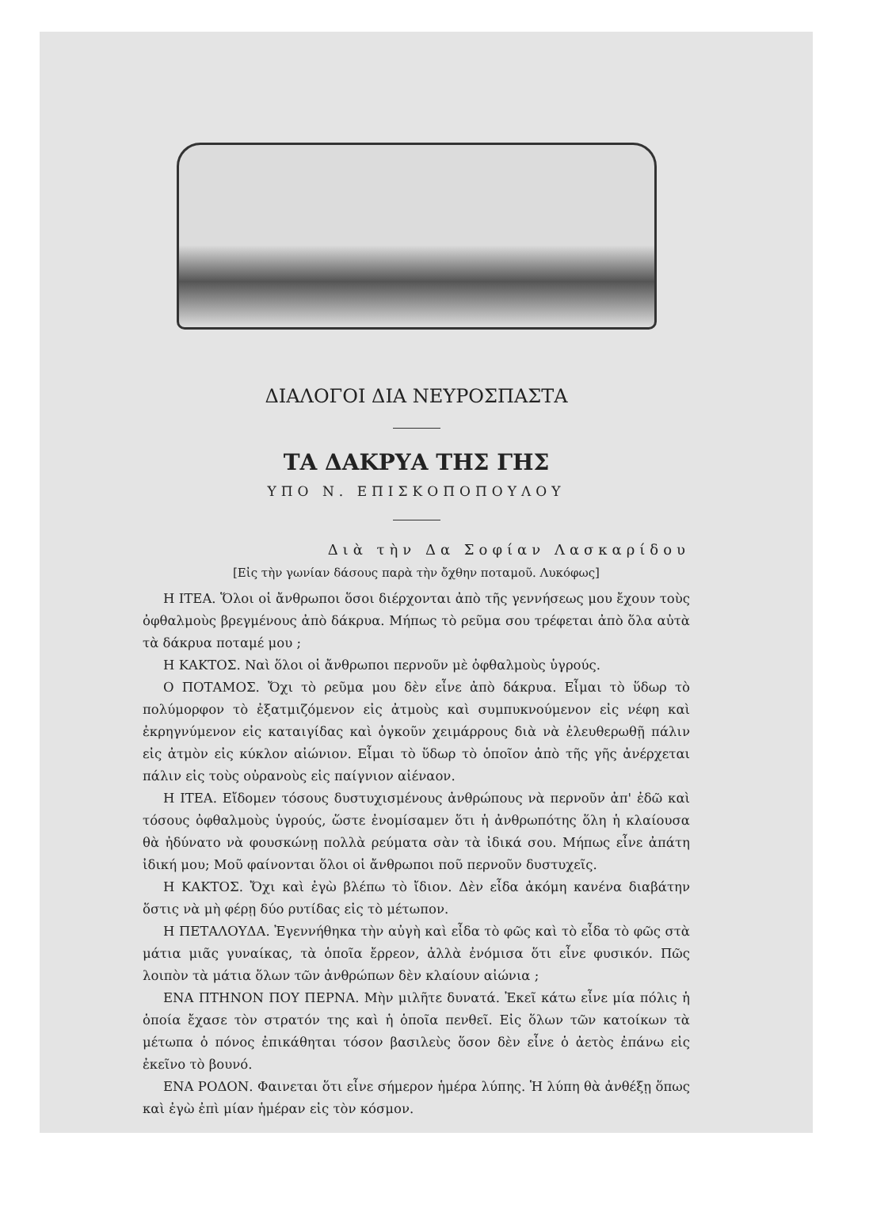ΔΙΑΛΟΓΟΙ ΔΙΑ ΝΕΥΡΟΣΠΑΣΤΑ
ΤΑ ΔΑΚΡΥΑ ΤΗΣ ΓΗΣ
ΥΠΟ Ν. ΕΠΙΣΚΟΠΟΠΟΥΛΟΥ
Διὰ τὴν Δα Σοφίαν Λασκαρίδου
[Εἰς τὴν γωνίαν δάσους παρὰ τὴν ὄχθην ποταμοῦ. Λυκόφως]
Η ΙΤΕΑ. Ὅλοι οἱ ἄνθρωποι ὅσοι διέρχονται ἀπὸ τῆς γεννήσεως μου ἔχουν τοὺς ὀφθαλμοὺς βρεγμένους ἀπὸ δάκρυα. Μήπως τὸ ρεῦμα σου τρέφεται ἀπὸ ὅλα αὐτὰ τὰ δάκρυα ποταμέ μου ;
Η ΚΑΚΤΟΣ. Ναὶ ὅλοι οἱ ἄνθρωποι περνοῦν μὲ ὀφθαλμοὺς ὑγρούς.
Ο ΠΟΤΑΜΟΣ. Ὄχι τὸ ρεῦμα μου δὲν εἶνε ἀπὸ δάκρυα. Εἶμαι τὸ ὕδωρ τὸ πολύμορφον τὸ ἐξατμιζόμενον εἰς ἀτμοὺς καὶ συμπυκνούμενον εἰς νέφη καὶ ἐκρηγνύμενον εἰς καταιγίδας καὶ ὀγκοῦν χειμάρρους διὰ νὰ ἐλευθερωθῇ πάλιν εἰς ἀτμὸν εἰς κύκλον αἰώνιον. Εἶμαι τὸ ὕδωρ τὸ ὁποῖον ἀπὸ τῆς γῆς ἀνέρχεται πάλιν εἰς τοὺς οὐρανοὺς εἰς παίγνιον αἰέναον.
Η ΙΤΕΑ. Εἴδομεν τόσους δυστυχισμένους ἀνθρώπους νὰ περνοῦν ἀπ' ἐδῶ καὶ τόσους ὀφθαλμοὺς ὑγρούς, ὥστε ἐνομίσαμεν ὅτι ἡ ἀνθρωπότης ὅλη ἡ κλαίουσα θὰ ἠδύνατο νὰ φουσκώνῃ πολλὰ ρεύματα σὰν τὰ ἰδικά σου. Μήπως εἶνε ἀπάτη ἰδική μου; Μοῦ φαίνονται ὅλοι οἱ ἄνθρωποι ποῦ περνοῦν δυστυχεῖς.
Η ΚΑΚΤΟΣ. Ὄχι καὶ ἐγὼ βλέπω τὸ ἴδιον. Δὲν εἶδα ἀκόμη κανένα διαβάτην ὅστις νὰ μὴ φέρῃ δύο ρυτίδας εἰς τὸ μέτωπον.
Η ΠΕΤΑΛΟΥΔΑ. Ἐγεννήθηκα τὴν αὐγὴ καὶ εἶδα τὸ φῶς καὶ τὸ εἶδα τὸ φῶς στὰ μάτια μιᾶς γυναίκας, τὰ ὁποῖα ἔρρεον, ἀλλὰ ἐνόμισα ὅτι εἶνε φυσικόν. Πῶς λοιπὸν τὰ μάτια ὅλων τῶν ἀνθρώπων δὲν κλαίουν αἰώνια ;
ΕΝΑ ΠΤΗΝΟΝ ΠΟΥ ΠΕΡΝΑ. Μὴν μιλῆτε δυνατά. Ἐκεῖ κάτω εἶνε μία πόλις ἡ ὁποία ἔχασε τὸν στρατόν της καὶ ἡ ὁποῖα πενθεῖ. Εἰς ὅλων τῶν κατοίκων τὰ μέτωπα ὁ πόνος ἐπικάθηται τόσον βασιλεὺς ὅσον δὲν εἶνε ὁ ἀετὸς ἐπάνω εἰς ἐκεῖνο τὸ βουνό.
ΕΝΑ ΡΟΔΟΝ. Φαινεται ὅτι εἶνε σήμερον ἡμέρα λύπης. Ἡ λύπη θὰ ἀνθέξῃ ὅπως καὶ ἐγὼ ἐπὶ μίαν ἡμέραν εἰς τὸν κόσμον.